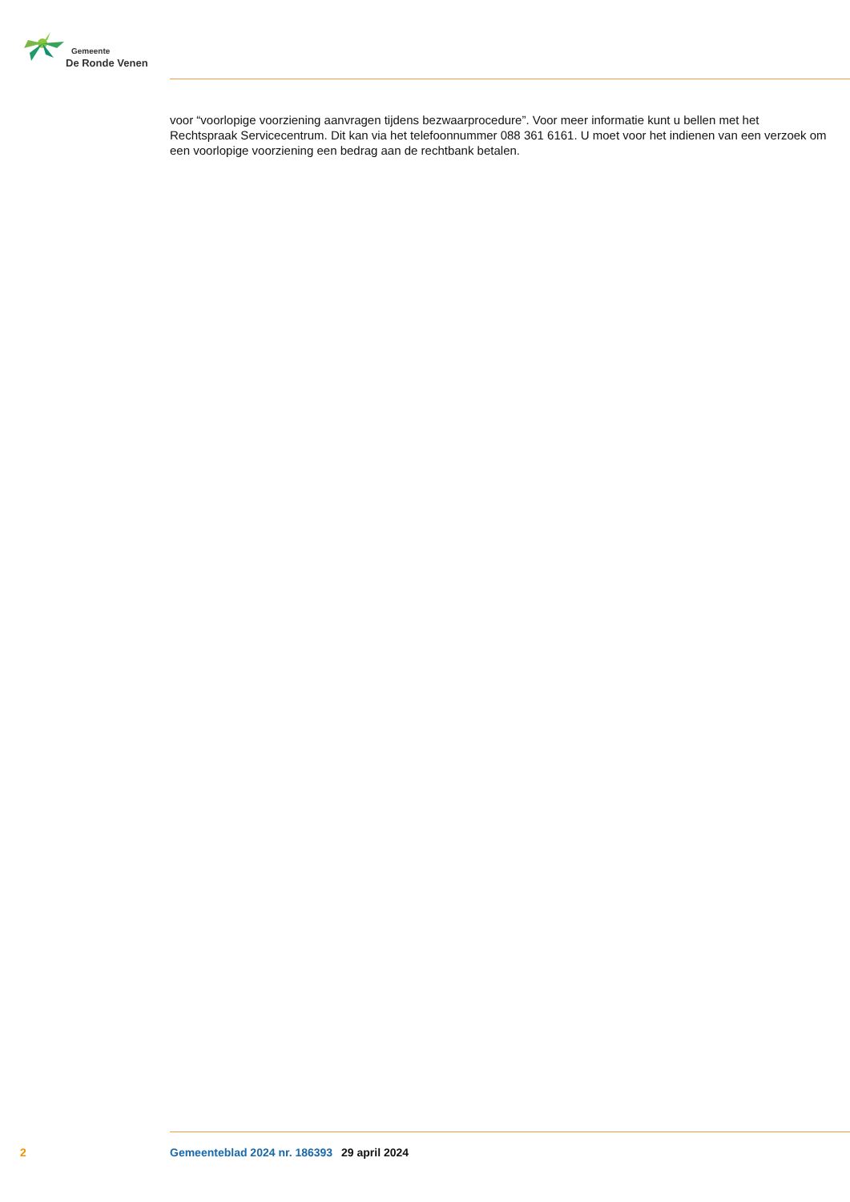Gemeente
De Ronde Venen
voor “voorlopige voorziening aanvragen tijdens bezwaarprocedure”. Voor meer informatie kunt u bellen met het Rechtspraak Servicecentrum. Dit kan via het telefoonnummer 088 361 6161. U moet voor het indienen van een verzoek om een voorlopige voorziening een bedrag aan de rechtbank betalen.
2 Gemeenteblad 2024 nr. 186393 29 april 2024